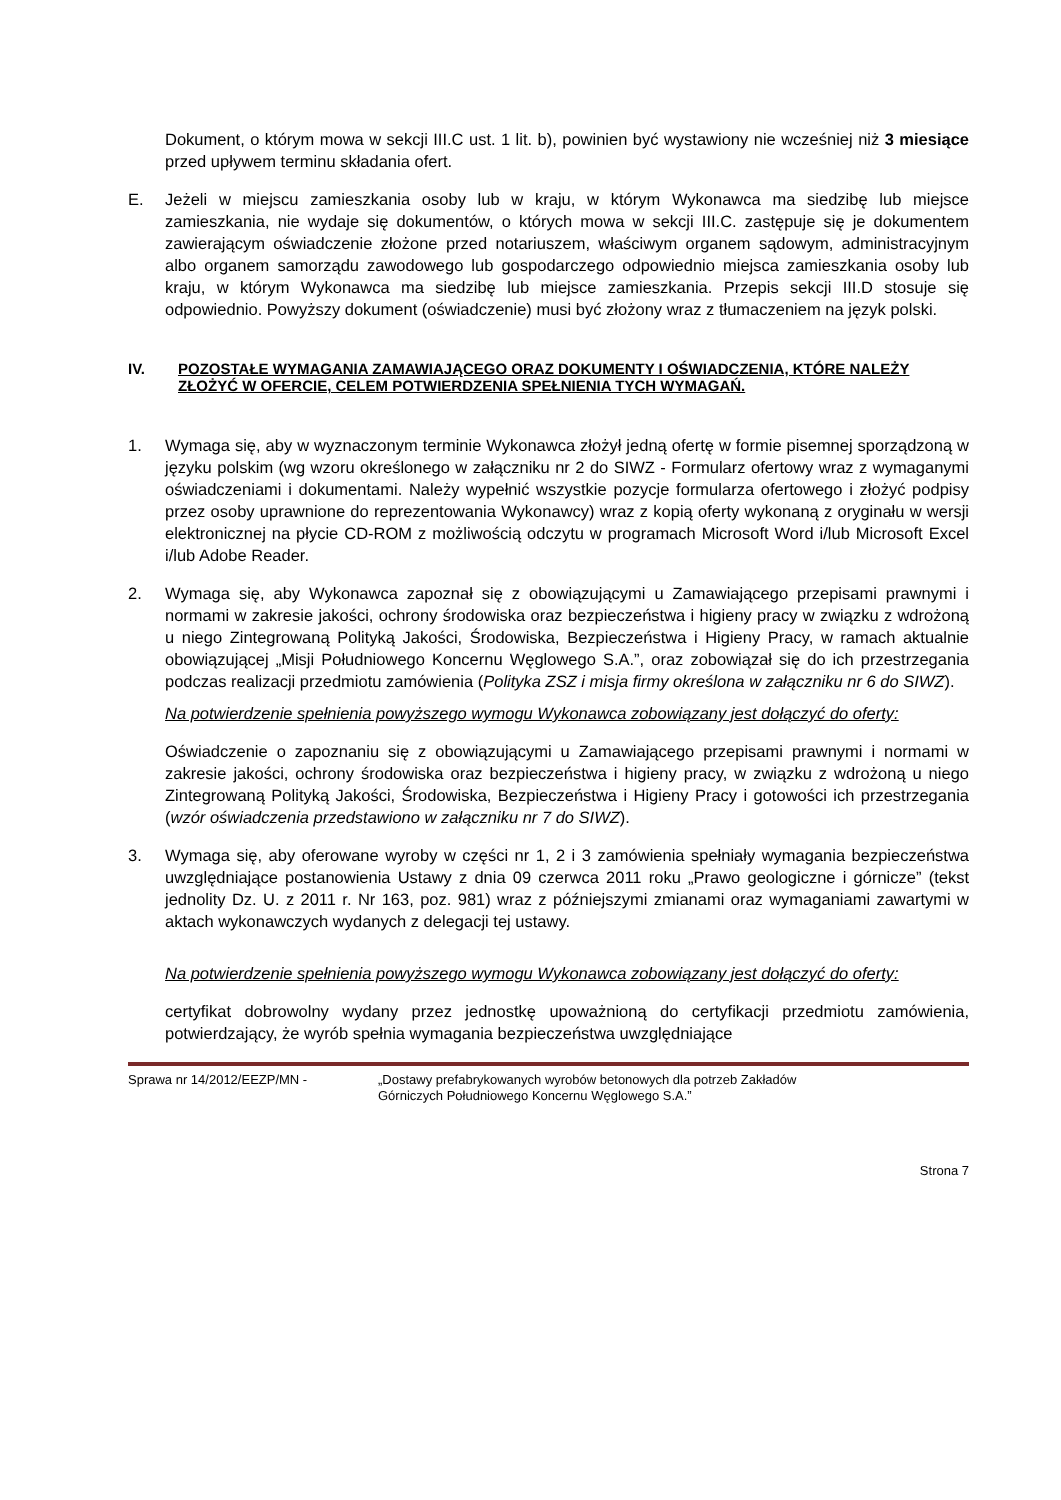Dokument, o którym mowa w sekcji III.C ust. 1 lit. b), powinien być wystawiony nie wcześniej niż 3 miesiące przed upływem terminu składania ofert.
E. Jeżeli w miejscu zamieszkania osoby lub w kraju, w którym Wykonawca ma siedzibę lub miejsce zamieszkania, nie wydaje się dokumentów, o których mowa w sekcji III.C. zastępuje się je dokumentem zawierającym oświadczenie złożone przed notariuszem, właściwym organem sądowym, administracyjnym albo organem samorządu zawodowego lub gospodarczego odpowiednio miejsca zamieszkania osoby lub kraju, w którym Wykonawca ma siedzibę lub miejsce zamieszkania. Przepis sekcji III.D stosuje się odpowiednio. Powyższy dokument (oświadczenie) musi być złożony wraz z tłumaczeniem na język polski.
IV. POZOSTAŁE WYMAGANIA ZAMAWIAJĄCEGO ORAZ DOKUMENTY I OŚWIADCZENIA, KTÓRE NALEŻY ZŁOŻYĆ W OFERCIE, CELEM POTWIERDZENIA SPEŁNIENIA TYCH WYMAGAŃ.
1. Wymaga się, aby w wyznaczonym terminie Wykonawca złożył jedną ofertę w formie pisemnej sporządzoną w języku polskim (wg wzoru określonego w załączniku nr 2 do SIWZ - Formularz ofertowy wraz z wymaganymi oświadczeniami i dokumentami. Należy wypełnić wszystkie pozycje formularza ofertowego i złożyć podpisy przez osoby uprawnione do reprezentowania Wykonawcy) wraz z kopią oferty wykonaną z oryginału w wersji elektronicznej na płycie CD-ROM z możliwością odczytu w programach Microsoft Word i/lub Microsoft Excel i/lub Adobe Reader.
2. Wymaga się, aby Wykonawca zapoznał się z obowiązującymi u Zamawiającego przepisami prawnymi i normami w zakresie jakości, ochrony środowiska oraz bezpieczeństwa i higieny pracy w związku z wdrożoną u niego Zintegrowaną Polityką Jakości, Środowiska, Bezpieczeństwa i Higieny Pracy, w ramach aktualnie obowiązującej „Misji Południowego Koncernu Węglowego S.A.”, oraz zobowiązał się do ich przestrzegania podczas realizacji przedmiotu zamówienia (Polityka ZSZ i misja firmy określona w załączniku nr 6 do SIWZ).
Na potwierdzenie spełnienia powyższego wymogu Wykonawca zobowiązany jest dołączyć do oferty:
Oświadczenie o zapoznaniu się z obowiązującymi u Zamawiającego przepisami prawnymi i normami w zakresie jakości, ochrony środowiska oraz bezpieczeństwa i higieny pracy, w związku z wdrożoną u niego Zintegrowaną Polityką Jakości, Środowiska, Bezpieczeństwa i Higieny Pracy i gotowości ich przestrzegania (wzór oświadczenia przedstawiono w załączniku nr 7 do SIWZ).
3. Wymaga się, aby oferowane wyroby w części nr 1, 2 i 3 zamówienia spełniały wymagania bezpieczeństwa uwzględniające postanowienia Ustawy z dnia 09 czerwca 2011 roku „Prawo geologiczne i górnicze” (tekst jednolity Dz. U. z 2011 r. Nr 163, poz. 981) wraz z późniejszymi zmianami oraz wymaganiami zawartymi w aktach wykonawczych wydanych z delegacji tej ustawy.
Na potwierdzenie spełnienia powyższego wymogu Wykonawca zobowiązany jest dołączyć do oferty:
certyfikat dobrowolny wydany przez jednostkę upoważnioną do certyfikacji przedmiotu zamówienia, potwierdzający, że wyrób spełnia wymagania bezpieczeństwa uwzględniające
Sprawa nr 14/2012/EEZP/MN - „Dostawy prefabrykowanych wyrobów betonowych dla potrzeb Zakładów
Górniczych Południowego Koncernu Węglowego S.A.”
Strona 7